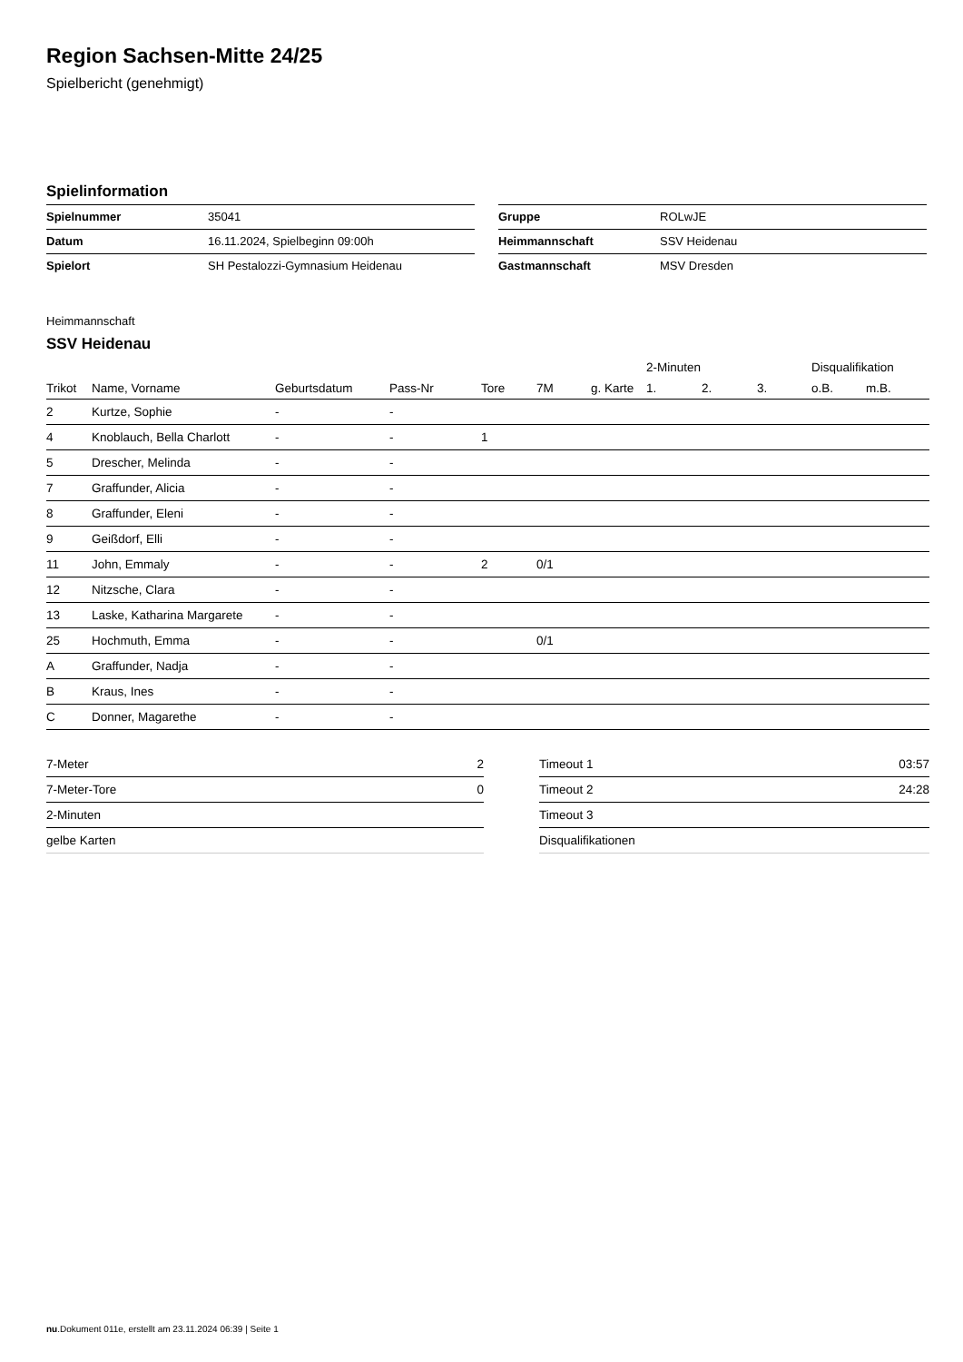Region Sachsen-Mitte 24/25
Spielbericht (genehmigt)
Spielinformation
| Spielnummer | 35041 |
| Datum | 16.11.2024, Spielbeginn 09:00h |
| Spielort | SH Pestalozzi-Gymnasium Heidenau |
| Gruppe | ROLwJE |
| Heimmannschaft | SSV Heidenau |
| Gastmannschaft | MSV Dresden |
Heimmannschaft
SSV Heidenau
| | | | | | | | 2-Minuten | | | Disqualifikation | |
| --- | --- | --- | --- | --- | --- | --- | --- | --- | --- | --- | --- |
| Trikot | Name, Vorname | Geburtsdatum | Pass-Nr | Tore | 7M | g. Karte | 1. | 2. | 3. | o.B. | m.B. |
| 2 | Kurtze, Sophie | - | - | | | | | | | | |
| 4 | Knoblauch, Bella Charlott | - | - | 1 | | | | | | | |
| 5 | Drescher, Melinda | - | - | | | | | | | | |
| 7 | Graffunder, Alicia | - | - | | | | | | | | |
| 8 | Graffunder, Eleni | - | - | | | | | | | | |
| 9 | Geißdorf, Elli | - | - | | | | | | | | |
| 11 | John, Emmaly | - | - | 2 | 0/1 | | | | | | |
| 12 | Nitzsche, Clara | - | - | | | | | | | | |
| 13 | Laske, Katharina Margarete | - | - | | | | | | | | |
| 25 | Hochmuth, Emma | - | - | | 0/1 | | | | | | |
| A | Graffunder, Nadja | - | - | | | | | | | | |
| B | Kraus, Ines | - | - | | | | | | | | |
| C | Donner, Magarethe | - | - | | | | | | | | |
| 7-Meter | 2 |
| 7-Meter-Tore | 0 |
| 2-Minuten | |
| gelbe Karten | |
| Timeout 1 | 03:57 |
| Timeout 2 | 24:28 |
| Timeout 3 | |
| Disqualifikationen | |
nu.Dokument 011e, erstellt am 23.11.2024 06:39 | Seite 1